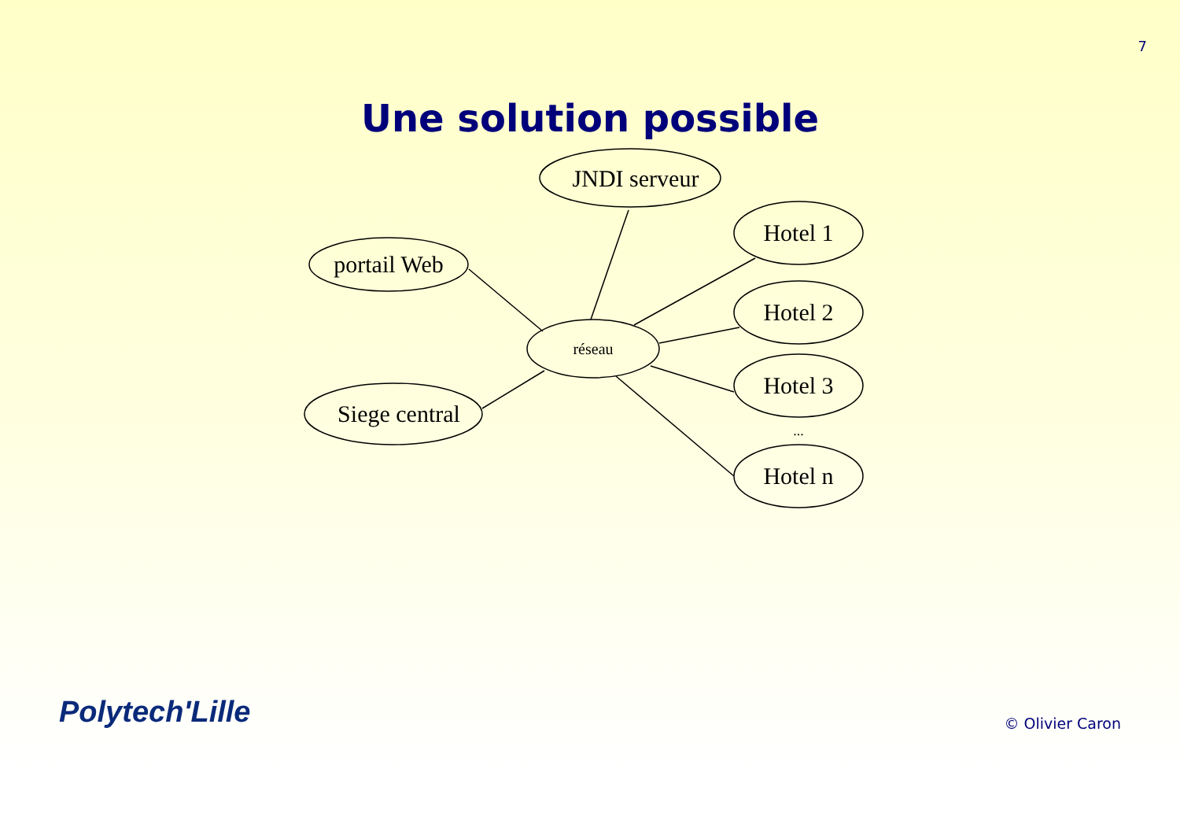7
Une solution possible
JNDI serveur
portail Web
Siege central
Hotel 1
Hotel 2
Hotel 3
Hotel n
...
réseau
Polytech'Lille
© Olivier Caron